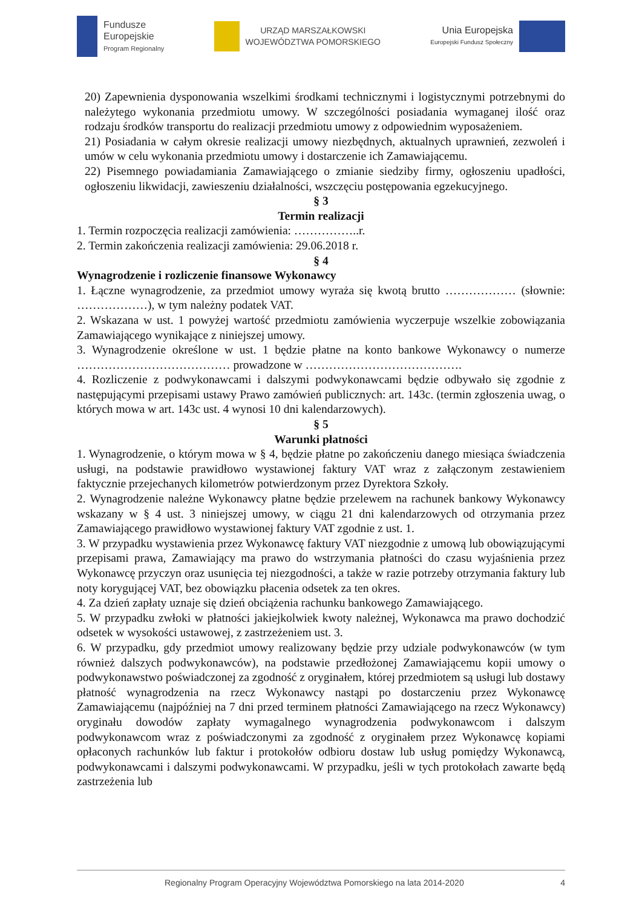Fundusze
Europejskie
Program Regionalny
URZĄD MARSZAŁKOWSKI
WOJEWÓDZTWA POMORSKIEGO
Unia Europejska
Europejski Fundusz Społeczny
20) Zapewnienia dysponowania wszelkimi środkami technicznymi i logistycznymi potrzebnymi do należytego wykonania przedmiotu umowy. W szczególności posiadania wymaganej ilość oraz rodzaju środków transportu do realizacji przedmiotu umowy z odpowiednim wyposażeniem.
21) Posiadania w całym okresie realizacji umowy niezbędnych, aktualnych uprawnień, zezwoleń i umów w celu wykonania przedmiotu umowy i dostarczenie ich Zamawiającemu.
22) Pisemnego powiadamiania Zamawiającego o zmianie siedziby firmy, ogłoszeniu upadłości, ogłoszeniu likwidacji, zawieszeniu działalności, wszczęciu postępowania egzekucyjnego.
§ 3
Termin realizacji
1. Termin rozpoczęcia realizacji zamówienia: ……………..r.
2. Termin zakończenia realizacji zamówienia: 29.06.2018 r.
§ 4
Wynagrodzenie i rozliczenie finansowe Wykonawcy
1. Łączne wynagrodzenie, za przedmiot umowy wyraża się kwotą brutto ……………… (słownie: ………………), w tym należny podatek VAT.
2. Wskazana w ust. 1 powyżej wartość przedmiotu zamówienia wyczerpuje wszelkie zobowiązania Zamawiającego wynikające z niniejszej umowy.
3. Wynagrodzenie określone w ust. 1 będzie płatne na konto bankowe Wykonawcy o numerze ………………………………… prowadzone w ………………………………….
4. Rozliczenie z podwykonawcami i dalszymi podwykonawcami będzie odbywało się zgodnie z następującymi przepisami ustawy Prawo zamówień publicznych: art. 143c. (termin zgłoszenia uwag, o których mowa w art. 143c ust. 4 wynosi 10 dni kalendarzowych).
§ 5
Warunki płatności
1. Wynagrodzenie, o którym mowa w § 4, będzie płatne po zakończeniu danego miesiąca świadczenia usługi, na podstawie prawidłowo wystawionej faktury VAT wraz z załączonym zestawieniem faktycznie przejechanych kilometrów potwierdzonym przez Dyrektora Szkoły.
2. Wynagrodzenie należne Wykonawcy płatne będzie przelewem na rachunek bankowy Wykonawcy wskazany w § 4 ust. 3 niniejszej umowy, w ciągu 21 dni kalendarzowych od otrzymania przez Zamawiającego prawidłowo wystawionej faktury VAT zgodnie z ust. 1.
3. W przypadku wystawienia przez Wykonawcę faktury VAT niezgodnie z umową lub obowiązującymi przepisami prawa, Zamawiający ma prawo do wstrzymania płatności do czasu wyjaśnienia przez Wykonawcę przyczyn oraz usunięcia tej niezgodności, a także w razie potrzeby otrzymania faktury lub noty korygującej VAT, bez obowiązku płacenia odsetek za ten okres.
4. Za dzień zapłaty uznaje się dzień obciążenia rachunku bankowego Zamawiającego.
5. W przypadku zwłoki w płatności jakiejkolwiek kwoty należnej, Wykonawca ma prawo dochodzić odsetek w wysokości ustawowej, z zastrzeżeniem ust. 3.
6. W przypadku, gdy przedmiot umowy realizowany będzie przy udziale podwykonawców (w tym również dalszych podwykonawców), na podstawie przedłożonej Zamawiającemu kopii umowy o podwykonawstwo poświadczonej za zgodność z oryginałem, której przedmiotem są usługi lub dostawy płatność wynagrodzenia na rzecz Wykonawcy nastąpi po dostarczeniu przez Wykonawcę Zamawiającemu (najpóźniej na 7 dni przed terminem płatności Zamawiającego na rzecz Wykonawcy) oryginału dowodów zapłaty wymagalnego wynagrodzenia podwykonawcom i dalszym podwykonawcom wraz z poświadczonymi za zgodność z oryginałem przez Wykonawcę kopiami opłaconych rachunków lub faktur i protokołów odbioru dostaw lub usług pomiędzy Wykonawcą, podwykonawcami i dalszymi podwykonawcami. W przypadku, jeśli w tych protokołach zawarte będą zastrzeżenia lub
Regionalny Program Operacyjny Województwa Pomorskiego na lata 2014-2020 4